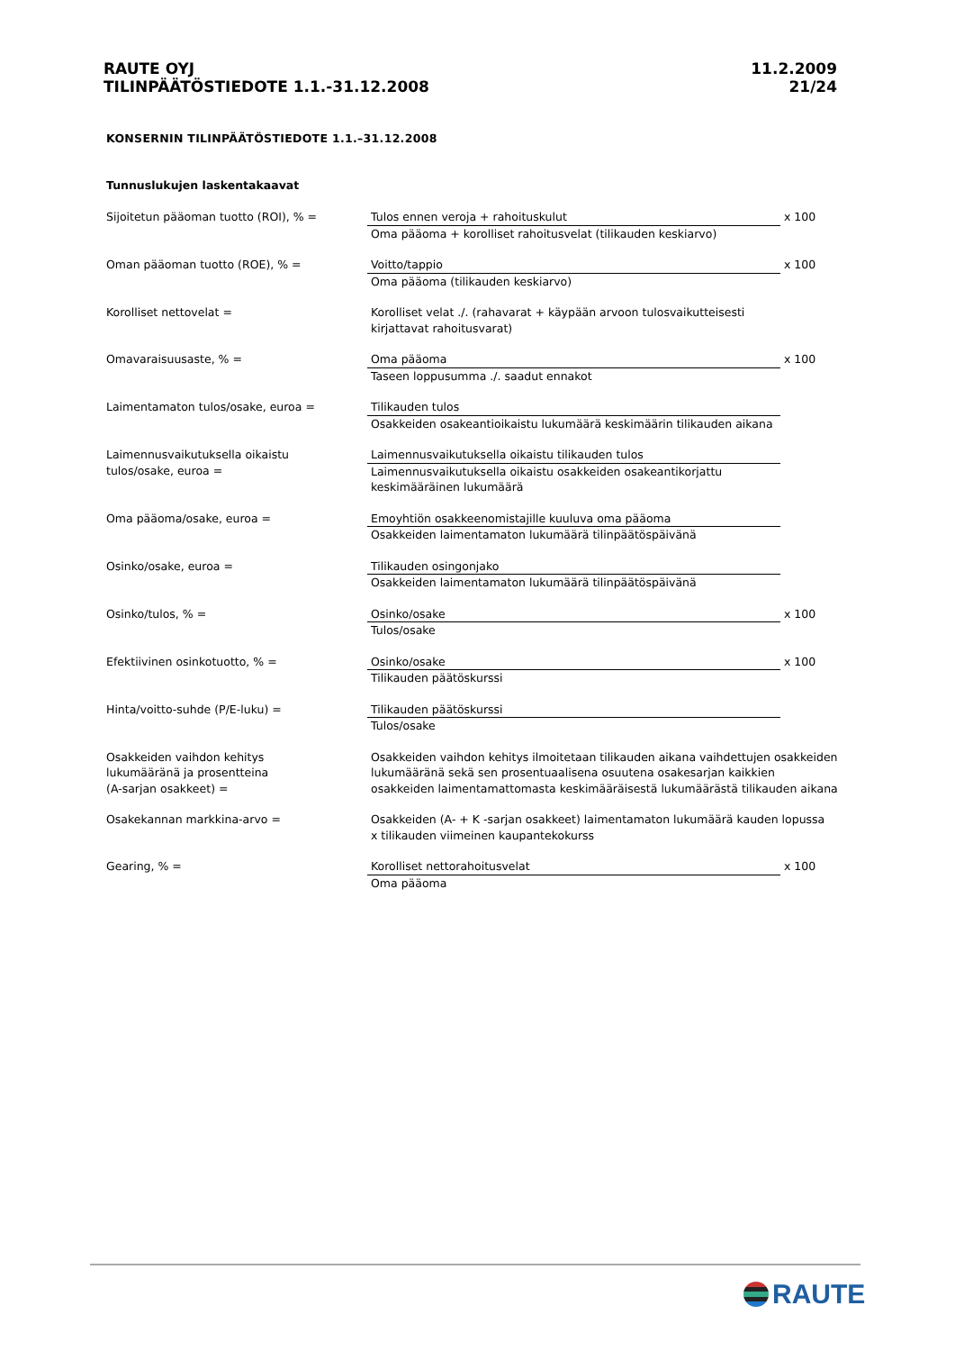RAUTE OYJ
TILINPÄÄTÖSTIEDOTE 1.1.-31.12.2008
11.2.2009
21/24
KONSERNIN TILINPÄÄTÖSTIEDOTE 1.1.–31.12.2008
Tunnuslukujen laskentakaavat
| Sijoitetun pääoman tuotto (ROI), % = | Tulos ennen veroja + rahoituskulut Oma pääoma + korolliset rahoitusvelat (tilikauden keskiarvo) | x 100 |
| Oman pääoman tuotto (ROE), % = | Voitto/tappio Oma pääoma (tilikauden keskiarvo) | x 100 |
| Korolliset nettovelat = | Korolliset velat ./. (rahavarat + käypään arvoon tulosvaikutteisesti kirjattavat rahoitusvarat) | |
| Omavaraisuusaste, % = | Oma pääoma Taseen loppusumma ./. saadut ennakot | x 100 |
| Laimentamaton tulos/osake, euroa = | Tilikauden tulos Osakkeiden osakeantioikaistu lukumäärä keskimäärin tilikauden aikana | |
| Laimennusvaikutuksella oikaistu tulos/osake, euroa = | Laimennusvaikutuksella oikaistu tilikauden tulos Laimennusvaikutuksella oikaistu osakkeiden osakeantikorjattu keskimääräinen lukumäärä | |
| Oma pääoma/osake, euroa = | Emoyhtiön osakkeenomistajille kuuluva oma pääoma Osakkeiden laimentamaton lukumäärä tilinpäätöspäivänä | |
| Osinko/osake, euroa = | Tilikauden osingonjako Osakkeiden laimentamaton lukumäärä tilinpäätöspäivänä | |
| Osinko/tulos, % = | Osinko/osake Tulos/osake | x 100 |
| Efektiivinen osinkotuotto, % = | Osinko/osake Tilikauden päätöskurssi | x 100 |
| Hinta/voitto-suhde (P/E-luku) = | Tilikauden päätöskurssi Tulos/osake | |
| Osakkeiden vaihdon kehitys lukumääränä ja prosentteina (A-sarjan osakkeet) = | Osakkeiden vaihdon kehitys ilmoitetaan tilikauden aikana vaihdettujen osakkeiden lukumääränä sekä sen prosentuaalisena osuutena osakesarjan kaikkien osakkeiden laimentamattomasta keskimääräisestä lukumäärästä tilikauden aikana | |
| Osakekannan markkina-arvo = | Osakkeiden (A- + K -sarjan osakkeet) laimentamaton lukumäärä kauden lopussa x tilikauden viimeinen kaupantekokurss | |
| Gearing, % = | Korolliset nettorahoitusvelat Oma pääoma | x 100 |
RAUTE